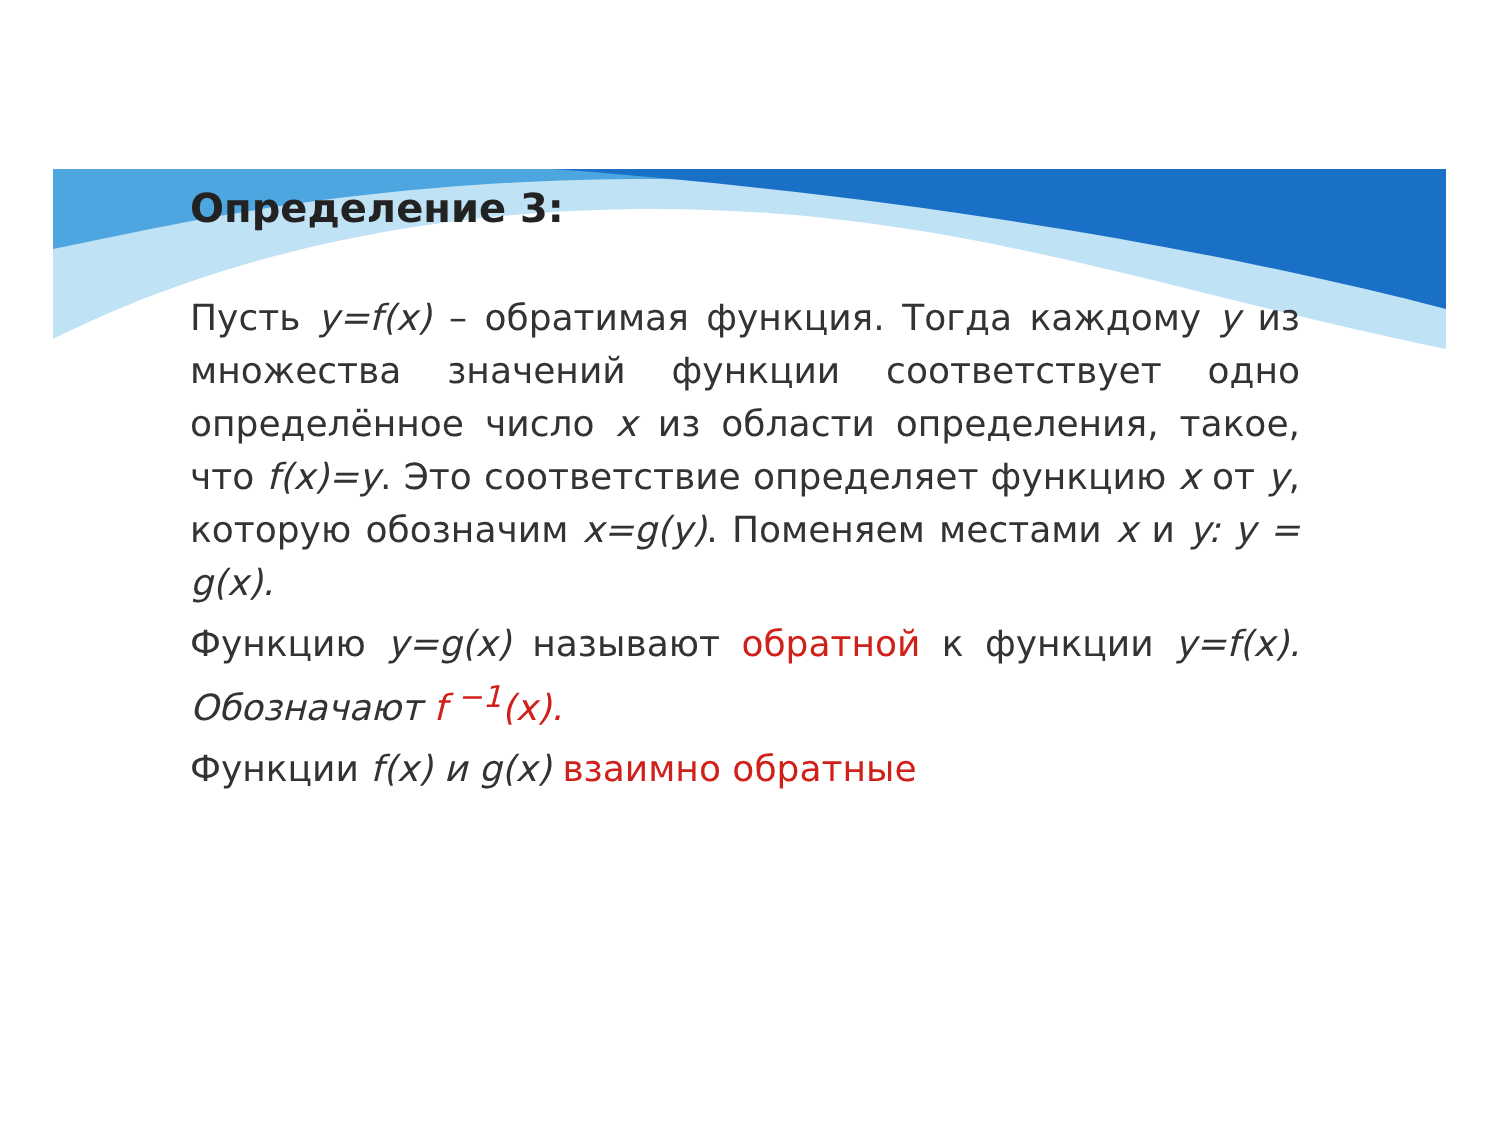Определение 3:
Пусть y=f(x) – обратимая функция. Тогда каждому y из множества значений функции соответствует одно определённое число x из области определения, такое, что f(x)=y. Это соответствие определяет функцию x от y, которую обозначим x=g(y). Поменяем местами x и y: y = g(x).
Функцию y=g(x) называют обратной к функции y=f(x). Обозначают f <sup>−1</sup>(x).
Функции f(x) и g(x) взаимно обратные